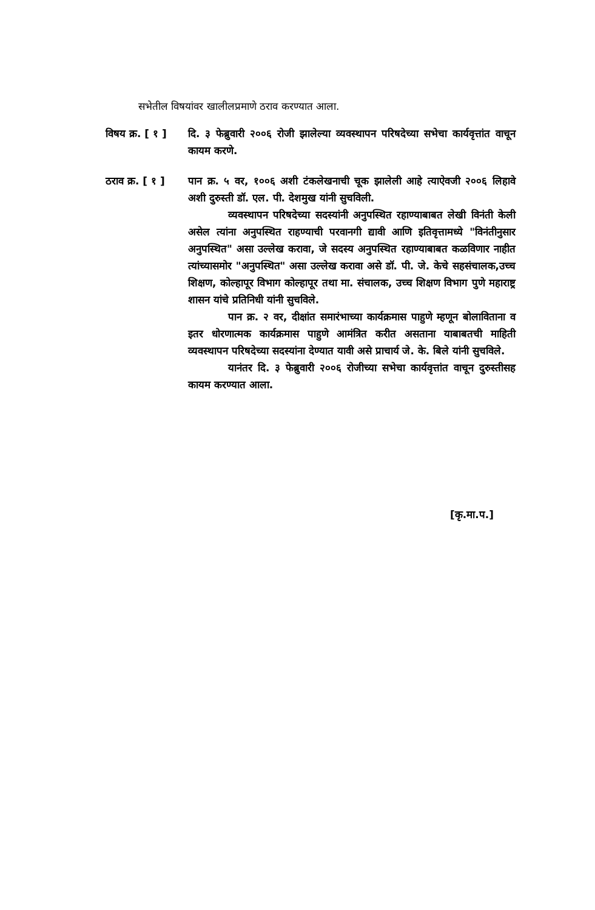सभेतील विषयांवर खालीलप्रमाणे ठराव करण्यात आला.
विषय क्र. [ १ ]
दि. ३ फेब्रुवारी २००६ रोजी झालेल्या व्यवस्थापन परिषदेच्या सभेचा कार्यवृत्तांत वाचून कायम करणे.
ठराव क्र. [ १ ]
पान क्र. ५ वर, १००६ अशी टंकलेखनाची चूक झालेली आहे त्याऐवजी २००६ लिहावे अशी दुरुस्ती डॉ. एल. पी. देशमुख यांनी सुचविली.
व्यवस्थापन परिषदेच्या सदस्यांनी अनुपस्थित रहाण्याबाबत लेखी विनंती केली असेल त्यांना अनुपस्थित राहण्याची परवानगी द्यावी आणि इतिवृत्तामध्ये "विनंतीनुसार अनुपस्थित" असा उल्लेख करावा, जे सदस्य अनुपस्थित रहाण्याबाबत कळविणार नाहीत त्यांच्यासमोर "अनुपस्थित" असा उल्लेख करावा असे डॉ. पी. जे. केचे सहसंचालक,उच्च शिक्षण, कोल्हापूर विभाग कोल्हापूर तथा मा. संचालक, उच्च शिक्षण विभाग पुणे महाराष्ट्र शासन यांचे प्रतिनिधी यांनी सुचविले.
पान क्र. २ वर, दीक्षांत समारंभाच्या कार्यक्रमास पाहुणे म्हणून बोलाविताना व इतर धोरणात्मक कार्यक्रमास पाहुणे आमंत्रित करीत असताना याबाबतची माहिती व्यवस्थापन परिषदेच्या सदस्यांना देण्यात यावी असे प्राचार्य जे. के. बिले यांनी सुचविले.
यानंतर दि. ३ फेब्रुवारी २००६ रोजीच्या सभेचा कार्यवृत्तांत वाचून दुरुस्तीसह कायम करण्यात आला.
[कृ.मा.प.]